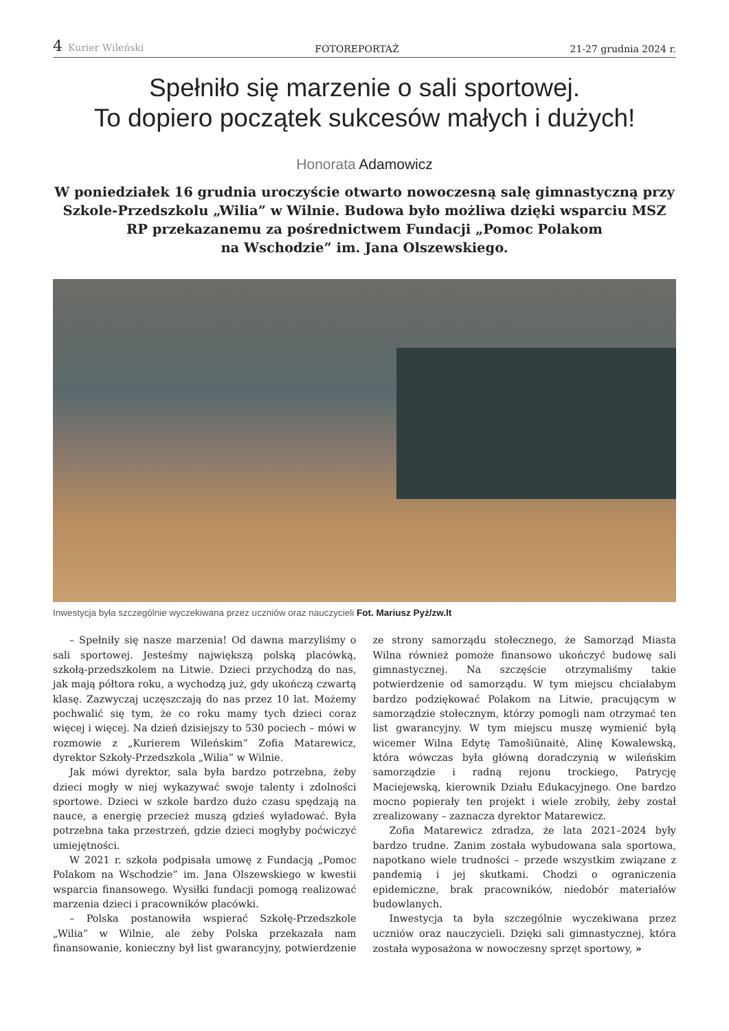4 Kurier Wileński
FOTOREPORTAŻ
21-27 grudnia 2024 r.
Spełniło się marzenie o sali sportowej.
To dopiero początek sukcesów małych i dużych!
Honorata Adamowicz
W poniedziałek 16 grudnia uroczyście otwarto nowoczesną salę gimnastyczną przy Szkole-Przedszkolu „Wilia” w Wilnie. Budowa było możliwa dzięki wsparciu MSZ RP przekazanemu za pośrednictwem Fundacji „Pomoc Polakom
na Wschodzie” im. Jana Olszewskiego.
Inwestycja była szczególnie wyczekiwana przez uczniów oraz nauczycieli Fot. Mariusz Pyż/zw.lt
– Spełniły się nasze marzenia! Od dawna marzyliśmy o sali sportowej. Jesteśmy największą polską placówką, szkołą-przedszkolem na Litwie. Dzieci przychodzą do nas, jak mają półtora roku, a wychodzą już, gdy ukończą czwartą klasę. Zazwyczaj uczęszczają do nas przez 10 lat. Możemy pochwalić się tym, że co roku mamy tych dzieci coraz więcej i więcej. Na dzień dzisiejszy to 530 pociech – mówi w rozmowie z „Kurierem Wileńskim” Zofia Matarewicz, dyrektor Szkoły-Przedszkola „Wilia” w Wilnie.
Jak mówi dyrektor, sala była bardzo potrzebna, żeby dzieci mogły w niej wykazywać swoje talenty i zdolności sportowe. Dzieci w szkole bardzo dużo czasu spędzają na nauce, a energię przecież muszą gdzieś wyładować. Była potrzebna taka przestrzeń, gdzie dzieci mogłyby poćwiczyć umiejętności.
W 2021 r. szkoła podpisała umowę z Fundacją „Pomoc Polakom na Wschodzie” im. Jana Olszewskiego w kwestii wsparcia finansowego. Wysiłki fundacji pomogą realizować marzenia dzieci i pracowników placówki.
– Polska postanowiła wspierać Szkołę-Przedszkole „Wilia” w Wilnie, ale żeby Polska przekazała nam finansowanie, konieczny był list gwarancyjny, potwierdzenie ze strony samorządu stołecznego, że Samorząd Miasta Wilna również pomoże finansowo ukończyć budowę sali gimnastycznej. Na szczęście otrzymaliśmy takie potwierdzenie od samorządu. W tym miejscu chciałabym bardzo podziękować Polakom na Litwie, pracującym w samorządzie stołecznym, którzy pomogli nam otrzymać ten list gwarancyjny. W tym miejscu muszę wymienić byłą wicemer Wilna Edytę Tamošiūnaitė, Alinę Kowalewską, która wówczas była główną doradczynią w wileńskim samorządzie i radną rejonu trockiego, Patrycję Maciejewską, kierownik Działu Edukacyjnego. One bardzo mocno popierały ten projekt i wiele zrobiły, żeby został zrealizowany – zaznacza dyrektor Matarewicz.
Zofia Matarewicz zdradza, że lata 2021–2024 były bardzo trudne. Zanim została wybudowana sala sportowa, napotkano wiele trudności – przede wszystkim związane z pandemią i jej skutkami. Chodzi o ograniczenia epidemiczne, brak pracowników, niedobór materiałów budowlanych.
Inwestycja ta była szczególnie wyczekiwana przez uczniów oraz nauczycieli. Dzięki sali gimnastycznej, która została wyposażona w nowoczesny sprzęt sportowy, »